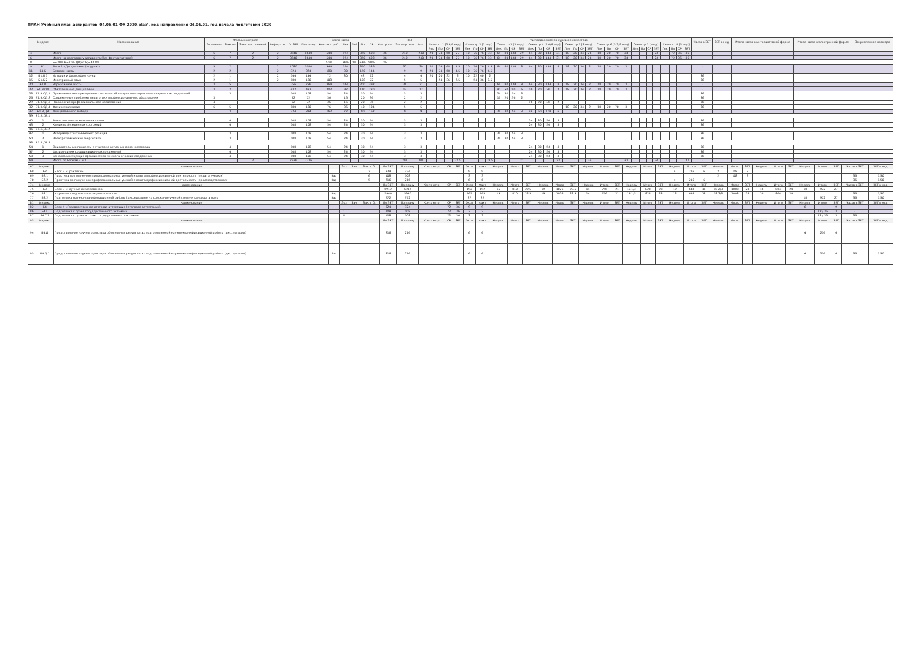ПЛАН Учебный план аспирантов '04.06.01 ФХ 2020.plax', код направления 04.06.01, год начала подготовки 2020
| | Индекс | Наименование | Формы контроля | | | | Всего часов | | | | | | | | ЗЕТ | | Распределение по курсам и семестрам | | | | | | | | | | | | | | | | | | | | | | | | | | | | | | | | Часов в ЗЕТ | ЗЕТ в нед. | Итого часов в интерактивной форме | Итого часов в электронной форме | Закрепленная кафедра |
| --- | --- | --- | --- | --- | --- | --- | --- | --- | --- | --- | --- | --- | --- | --- | --- | --- | --- | --- | --- | --- | --- | --- | --- | --- | --- | --- | --- | --- | --- | --- | --- | --- | --- | --- | --- | --- | --- | --- | --- | --- | --- | --- | --- | --- | --- | --- | --- | --- | --- | --- | --- | --- | --- |
| | | | Экзамены | Зачеты | Зачеты с оценкой | Рефераты | По ЗЕТ | По плану | Контакт. раб. | Лек | Лаб | Пр | СР | Контроль | Экспе ртное | Факт | Семестр 1 [2 4/6 нед] | | | | Семестр 2 [7 нед] | | | | Семестр 3 [3 нед] | | | | Семестр 4 [7 4/6 нед] | | | | Семестр 5 [2 нед] | | | | Семестр 6 [3 2/6 нед] | | | | Семестр 7 [ нед] | | | | Семестр 8 [1 нед] | | | | | | | | |
| | | | | | | | | | | | | | | | | | Лек | Пр | СР | ЗЕТ | Лек | Пр | СР | ЗЕТ | Лек | Пр | СР | ЗЕТ | Лек | Пр | СР | ЗЕТ | Лек | Пр | СР | ЗЕТ | Лек | Пр | СР | ЗЕТ | Лек | Пр | СР | ЗЕТ | Лек | Пр | СР | ЗЕТ | | | | | |
| 4 | | Итого | 6 | 7 | 2 | 2 | 8640 | 8640 | 544 | 194 | | 350 | 608 | 36 | 240 | 240 | 20 | 74 | 68 | 27 | 10 | 76 | 76 | 33 | 64 | 80 | 144 | 29 | 64 | 80 | 144 | 31 | 18 | 20 | 34 | 26 | 18 | 20 | 70 | 34 | | | | 24 | | 72 | 36 | 36 | - | | | | |
| 6 | | Итого на подготовку аспиранта (без факультативов) | 6 | 7 | 2 | 2 | 8640 | 8640 | 544 | 194 | | 350 | 608 | 36 | 240 | 240 | 20 | 74 | 68 | 27 | 10 | 76 | 76 | 33 | 64 | 80 | 144 | 29 | 64 | 80 | 144 | 31 | 18 | 20 | 34 | 26 | 18 | 20 | 70 | 34 | | | | 24 | | 72 | 36 | 36 | - | | | | |
| 8 | | Б=30% В=70% ДВ(от В)=42.8% | | | | | | | 50% | 36% | 0% | 64% | 50% | 0% | | | | | | | | | | | | | | | | | | | | | | | | | | | | | | | | | | | | | | | |
| 9 | Б1 | Блок 1 «Дисциплины (модули)» | 5 | 7 | | 2 | 1080 | 1080 | 544 | 194 | | 350 | 536 | | 30 | 30 | 20 | 74 | 68 | 4.5 | 10 | 76 | 76 | 4.5 | 64 | 80 | 144 | 8 | 64 | 80 | 144 | 8 | 18 | 20 | 34 | 2 | 18 | 20 | 70 | 3 | | | | | | | | | - | | | | |
| 11 | Б1.Б | Базовая часть | 2 | 2 | | 2 | 324 | 324 | 180 | 30 | | 150 | 144 | | 9 | 9 | 20 | 74 | 68 | 4.5 | 10 | 76 | 76 | 4.5 | | | | | | | | | | | | | | | | | | | | | | | | | - | | | | |
| 12 | Б1.Б.1 | История и философия науки | 2 | 1 | | 2 | 144 | 144 | 72 | 30 | | 42 | 72 | | 4 | 4 | 20 | 20 | 32 | 2 | 10 | 22 | 40 | 2 | | | | | | | | | | | | | | | | | | | | | | | | | 36 | | | | |
| 15 | Б1.Б.2 | Иностранный язык | 2 | 1 | | 2 | 180 | 180 | 108 | | | 108 | 72 | | 5 | 5 | | 54 | 36 | 2.5 | | 54 | 36 | 2.5 | | | | | | | | | | | | | | | | | | | | | | | | | 36 | | | | |
| 20 | Б1.В | Вариативная часть | 3 | 5 | | | 756 | 756 | 364 | 164 | | 200 | 392 | | 21 | 21 | | | | | | | | | 64 | 80 | 144 | 8 | 64 | 80 | 144 | 8 | 18 | 20 | 34 | 2 | 18 | 20 | 70 | 3 | | | | | | | | | - | | | | |
| 22 | Б1.В.ОД | Обязательные дисциплины | 3 | 2 | | | 432 | 432 | 202 | 92 | | 110 | 230 | | 12 | 12 | | | | | | | | | 40 | 50 | 90 | 5 | 16 | 20 | 36 | 2 | 18 | 20 | 34 | 2 | 18 | 20 | 70 | 3 | | | | | | | | | - | | | | |
| 23 | Б1.В.ОД.1 | Применение информационных технологий в науке по направлению научных исследований | | 3 | | | 108 | 108 | 54 | 24 | | 30 | 54 | | 3 | 3 | | | | | | | | | 24 | 30 | 54 | 3 | | | | | | | | | | | | | | | | | | | | | 36 | | | | |
| 26 | Б1.В.ОД.2 | Современные проблемы педагогики профессионального образования | 3 | | | | 72 | 72 | 36 | 16 | | 20 | 36 | | 2 | 2 | | | | | | | | | 16 | 20 | 36 | 2 | | | | | | | | | | | | | | | | | | | | | 36 | | | | |
| 29 | Б1.В.ОД.3 | Психология профессионального образования | 4 | | | | 72 | 72 | 36 | 16 | | 20 | 36 | | 2 | 2 | | | | | | | | | | | | | 16 | 20 | 36 | 2 | | | | | | | | | | | | | | | | | 36 | | | | |
| 32 | Б1.В.ОД.4 | Физическая химия | 6 | 5 | | | 180 | 180 | 76 | 36 | | 40 | 104 | | 5 | 5 | | | | | | | | | | | | | | | | | 18 | 20 | 34 | 2 | 18 | 20 | 70 | 3 | | | | | | | | | 36 | | | | |
| 37 | Б1.В.ДВ | Дисциплины по выбору | | 3 | | | 324 | 324 | 162 | 72 | | 90 | 162 | | 9 | 9 | | | | | | | | | 24 | 30 | 54 | 3 | 48 | 60 | 108 | 6 | | | | | | | | | | | | | | | | | - | | | | |
| 39 | Б1.В.ДВ.1 | | | | | | | | | | | | | | | | | | | | | | | | | | | | | | | | | | | | | | | | | | | | | | | | | | | | |
| 40 | 1 | Вычислительная квантовая химия | | 4 | | | 108 | 108 | 54 | 24 | | 30 | 54 | | 3 | 3 | | | | | | | | | | | | | 24 | 30 | 54 | 3 | | | | | | | | | | | | | | | | | 36 | | | | |
| 43 | 2 | Химия возбужденных состояний | | 4 | | | 108 | 108 | 54 | 24 | | 30 | 54 | | 3 | 3 | | | | | | | | | | | | | 24 | 30 | 54 | 3 | | | | | | | | | | | | | | | | | 36 | | | | |
| 46 | Б1.В.ДВ.2 | | | | | | | | | | | | | | | | | | | | | | | | | | | | | | | | | | | | | | | | | | | | | | | | | | | | |
| 47 | 1 | Интермедиаты химических реакций | | 3 | | | 108 | 108 | 54 | 24 | | 30 | 54 | | 3 | 3 | | | | | | | | | 24 | 30 | 54 | 3 | | | | | | | | | | | | | | | | | | | | | 36 | | | | |
| 50 | 2 | Электрохимическая энергетика | | 3 | | | 108 | 108 | 54 | 24 | | 30 | 54 | | 3 | 3 | | | | | | | | | 24 | 30 | 54 | 3 | | | | | | | | | | | | | | | | | | | | | 36 | | | | |
| 53 | Б1.В.ДВ.3 | | | | | | | | | | | | | | | | | | | | | | | | | | | | | | | | | | | | | | | | | | | | | | | | | | | | |
| 54 | 1 | Окислительные процессы с участием активных форм кислорода | | 4 | | | 108 | 108 | 54 | 24 | | 30 | 54 | | 3 | 3 | | | | | | | | | | | | | 24 | 30 | 54 | 3 | | | | | | | | | | | | | | | | | 36 | | | | |
| 57 | 2 | Физико-химия координационных соединений | | 4 | | | 108 | 108 | 54 | 24 | | 30 | 54 | | 3 | 3 | | | | | | | | | | | | | 24 | 30 | 54 | 3 | | | | | | | | | | | | | | | | | 36 | | | | |
| 58 | 3 | Сонолюминесценция органических и неорганических соединений | | 4 | | | 108 | 108 | 54 | 24 | | 30 | 54 | | 3 | 3 | | | | | | | | | | | | | 24 | 30 | 54 | 3 | | | | | | | | | | | | | | | | | 36 | | | | |
| 64 | | Итого по Блокам 2 и 3 | | | 2 | | 7236 | 7236 | | | | | | | 201 | 201 | | | | 22.5 | | | | 28.5 | | | | 21 | | | | 23 | | | | 24 | | | | 31 | | | | 24 | | | | 27 | - | | | | |
| 67 | Индекс | Наименование | | Экз | Зач | Зач. с О. | По ЗЕТ | По плану | Конта кт.р. | СР | ЗЕТ | Эксп | Факт | Недель | Итого | ЗЕТ | Недель | Итого | ЗЕТ | Недель | Итого | ЗЕТ | Недель | Итого | ЗЕТ | Недель | Итого | ЗЕТ | Недель | Итого | ЗЕТ | Недель | Итого | ЗЕТ | Недель | Итого | ЗЕТ | Часов в ЗЕТ | ЗЕТ в нед. |
| --- | --- | --- | --- | --- | --- | --- | --- | --- | --- | --- | --- | --- | --- | --- | --- | --- | --- | --- | --- | --- | --- | --- | --- | --- | --- | --- | --- | --- | --- | --- | --- | --- | --- | --- | --- | --- | --- | --- | --- |
| 68 | Б2 | Блок 2 «Практики» | | | | 2 | 324 | 324 | | | | 9 | 9 | | | | | | | | | | | | | 4 | 216 | 6 | 2 | 108 | 3 | | | | | | | | |
| 69 | Б2.1 | Практика по получению профессиональных умений и опыта профессиональной деятельности (педагогическая) | Вар | | | 6 | 108 | 108 | | | | 3 | 3 | | | | | | | | | | | | | | | | 2 | 108 | 3 | | | | | | | 36 | 1.50 |
| 70 | Б2.2 | Практика по получению профессиональных умений и опыта профессиональной деятельности (производственная) | Вар | | | 5 | 216 | 216 | | | | 6 | 6 | | | | | | | | | | | | | 4 | 216 | 6 | | | | | | | | | | 36 | 1.50 |
| 74 | Индекс | Наименование | | | | | По ЗЕТ | По плану | Конта кт.р. | СР | ЗЕТ | Эксп | Факт | Недель | Итого | ЗЕТ | Недель | Итого | ЗЕТ | Недель | Итого | ЗЕТ | Недель | Итого | ЗЕТ | Недель | Итого | ЗЕТ | Недель | Итого | ЗЕТ | Недель | Итого | ЗЕТ | Недель | Итого | ЗЕТ | Часов в ЗЕТ | ЗЕТ в нед. |
| 75 | Б3 | Блок 3 «Научные исследования» | | | | | 6912 | 6912 | | | | 192 | 192 | 15 | 810 | 22.5 | 19 | 1026 | 28.5 | 14 | 756 | 21 | 15 1/3 | 828 | 23 | 12 | 648 | 18 | 18 2/3 | 1008 | 28 | 16 | 864 | 24 | 18 | 972 | 27 | | |
| 76 | Б3.1 | Научно-исследовательская деятельность | Вар | | | | 5940 | 5940 | | | | 165 | 165 | 15 | 810 | 22.5 | 19 | 1026 | 28.5 | 14 | 756 | 21 | 15 1/3 | 828 | 23 | 12 | 648 | 18 | 18 2/3 | 1008 | 28 | 16 | 864 | 24 | | | | 36 | 1,50 |
| 77 | Б3.2 | Подготовка научно-квалификационной работы (диссертации) на соискание ученой степени кандидата наук | Вар | | | | 972 | 972 | | | | 27 | 27 | | | | | | | | | | | | | | | | | | | | | | 18 | 972 | 27 | 36 | 1,50 |
| 81 | Индекс | Наименование | | Экз | Зач | Зач. с О. | По ЗЕТ | По плану | Конта кт.р. | СР | ЗЕТ | Эксп | Факт | Недель | Итого | ЗЕТ | Недель | Итого | ЗЕТ | Недель | Итого | ЗЕТ | Недель | Итого | ЗЕТ | Недель | Итого | ЗЕТ | Недель | Итого | ЗЕТ | Недель | Итого | ЗЕТ | Недель | Итого | ЗЕТ | Часов в ЗЕТ | ЗЕТ в нед. |
| 82 | Б4 | Блок 4 «Государственная итоговая аттестация (итоговая аттестация)» | | | | | 324 | 324 | | 72 | 36 | 9 | 9 | | | | | | | | | | | | | | | | | | | | | | 6 | | 9 | - | |
| 86 | Б4.Г | Подготовка к сдаче государственного экзамена | | 1 | | | 108 | 108 | | 72 | 36 | 3 | 3 | | | | | | | | | | | | | | | | | | | | | | | 72 / 36 | 3 | - | |
| 87 | Б4.Г.1 | Подготовка к сдаче и сдача государственного экзамена | | 8 | | | 108 | 108 | | 72 | 36 | 3 | 3 | | | | | | | | | | | | | | | | | | | | | | | 72 / 36 | 3 | 36 | |
| 93 | Индекс | Наименование | | | | | По ЗЕТ | По плану | Конта кт.р. | СР | ЗЕТ | Эксп | Факт | Недель | Итого | ЗЕТ | Недель | Итого | ЗЕТ | Недель | Итого | ЗЕТ | Недель | Итого | ЗЕТ | Недель | Итого | ЗЕТ | Недель | Итого | ЗЕТ | Недель | Итого | ЗЕТ | Недель | Итого | ЗЕТ | Часов в ЗЕТ | ЗЕТ в нед. |
| 94 | Б4.Д | Представление научного доклада об основных результатах подготовленной научно-квалификационной работы (диссертации) | | | | | 216 | 216 | | | | 6 | 6 | | | | | | | | | | | | | | | | | | | | | | 4 | 216 | 6 | | |
| 95 | Б4.Д.1 | Представление научного доклада об основных результатах подготовленной научно-квалификационной работы (диссертации) | Баз | | | | 216 | 216 | | | | 6 | 6 | | | | | | | | | | | | | | | | | | | | | | 4 | 216 | 6 | 36 | 1.50 |